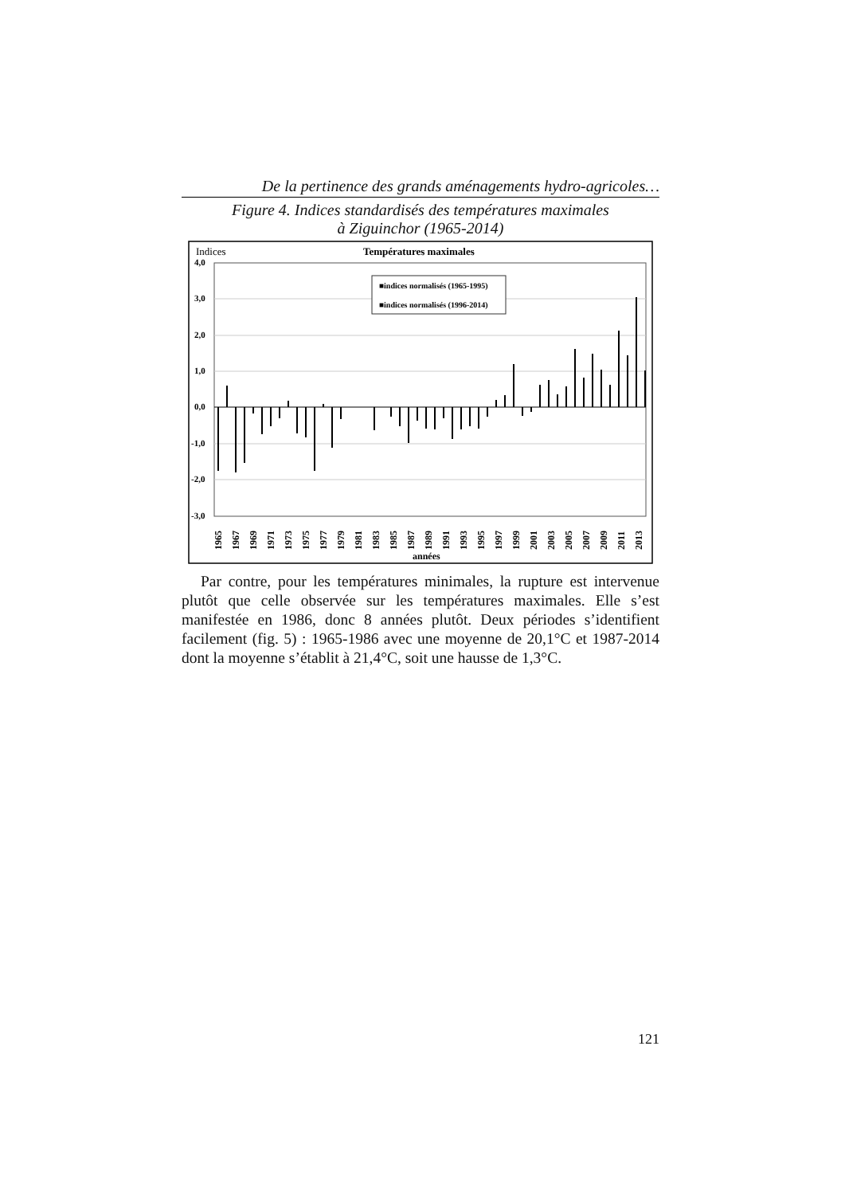De la pertinence des grands aménagements hydro-agricoles…
Figure 4. Indices standardisés des températures maximales
à Ziguinchor (1965-2014)
Indices
Températures maximales
4,0
3,0
2,0
1,0
0,0
-1,0
-2,0
-3,0
■indices normalisés (1965-1995)
■indices normalisés (1996-2014)
1965
1967
1969
1971
1973
1975
1977
1979
1981
1983
1985
1987
1989
1991
1993
1995
1997
1999
2001
2003
2005
2007
2009
2011
2013
années
Par contre, pour les températures minimales, la rupture est intervenue plutôt que celle observée sur les températures maximales. Elle s’est manifestée en 1986, donc 8 années plutôt. Deux périodes s’identifient facilement (fig. 5) : 1965-1986 avec une moyenne de 20,1°C et 1987-2014 dont la moyenne s’établit à 21,4°C, soit une hausse de 1,3°C.
121